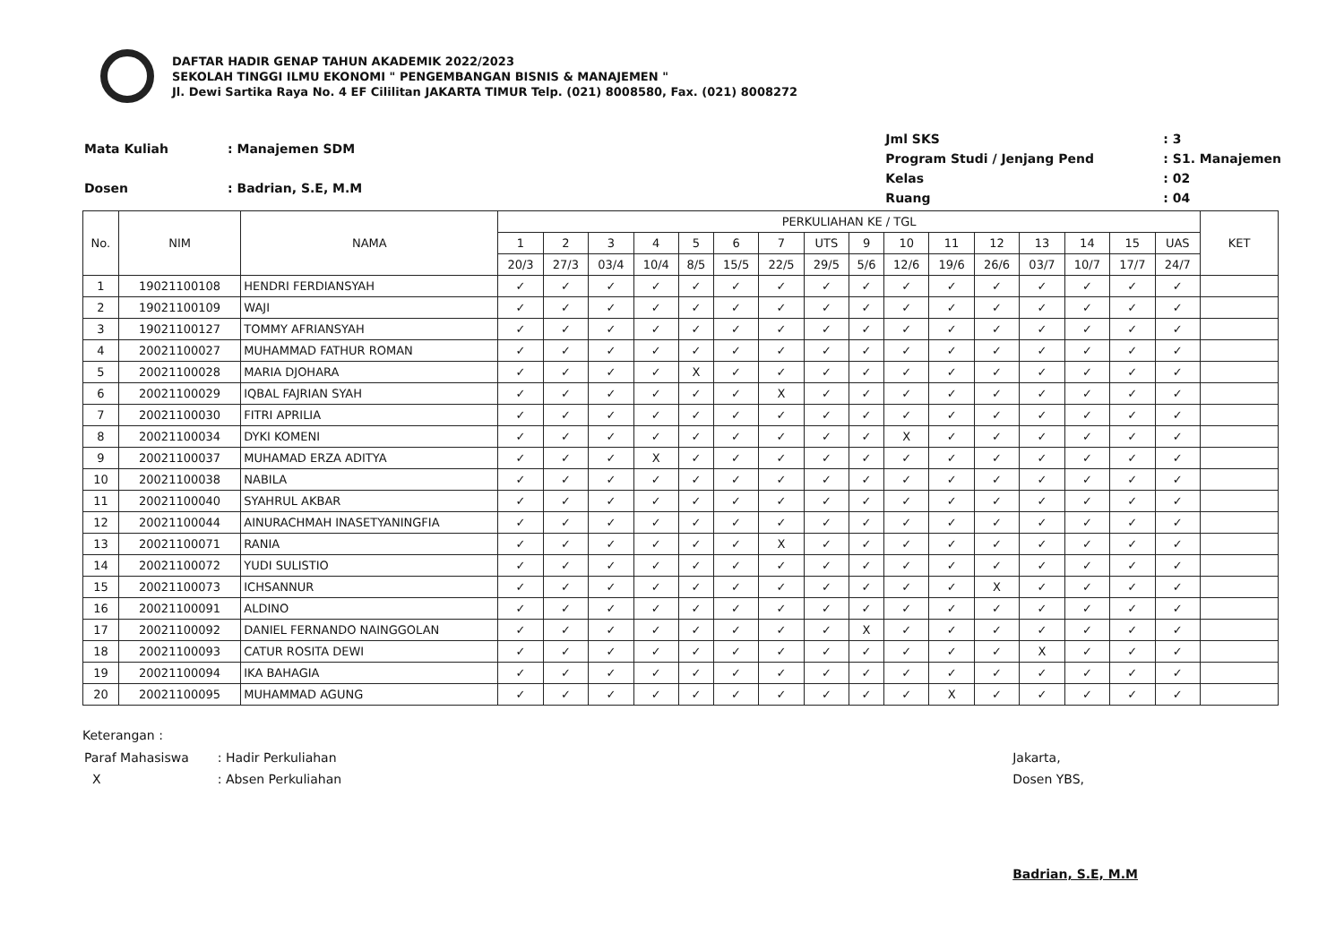DAFTAR HADIR GENAP TAHUN AKADEMIK 2022/2023
SEKOLAH TINGGI ILMU EKONOMI " PENGEMBANGAN BISNIS & MANAJEMEN "
Jl. Dewi Sartika Raya No. 4 EF Cililitan JAKARTA TIMUR Telp. (021) 8008580, Fax. (021) 8008272
| Mata Kuliah | : Manajemen SDM |
| Dosen | : Badrian, S.E, M.M |
| Jml SKS | : 3 |
| Program Studi / Jenjang Pend | : S1. Manajemen |
| Kelas | : 02 |
| Ruang | : 04 |
| No. | NIM | NAMA | PERKULIAHAN KE / TGL | | | | | | | | | | | | | | | | KET |
| --- | --- | --- | --- | --- | --- | --- | --- | --- | --- | --- | --- | --- | --- | --- | --- | --- | --- | --- | --- |
| | | | 1 | 2 | 3 | 4 | 5 | 6 | 7 | UTS | 9 | 10 | 11 | 12 | 13 | 14 | 15 | UAS | |
| | | | 20/3 | 27/3 | 03/4 | 10/4 | 8/5 | 15/5 | 22/5 | 29/5 | 5/6 | 12/6 | 19/6 | 26/6 | 03/7 | 10/7 | 17/7 | 24/7 | |
| 1 | 19021100108 | HENDRI FERDIANSYAH | ✓ | ✓ | ✓ | ✓ | ✓ | ✓ | ✓ | ✓ | ✓ | ✓ | ✓ | ✓ | ✓ | ✓ | ✓ | ✓ | |
| 2 | 19021100109 | WAJI | ✓ | ✓ | ✓ | ✓ | ✓ | ✓ | ✓ | ✓ | ✓ | ✓ | ✓ | ✓ | ✓ | ✓ | ✓ | ✓ | |
| 3 | 19021100127 | TOMMY AFRIANSYAH | ✓ | ✓ | ✓ | ✓ | ✓ | ✓ | ✓ | ✓ | ✓ | ✓ | ✓ | ✓ | ✓ | ✓ | ✓ | ✓ | |
| 4 | 20021100027 | MUHAMMAD FATHUR ROMAN | ✓ | ✓ | ✓ | ✓ | ✓ | ✓ | ✓ | ✓ | ✓ | ✓ | ✓ | ✓ | ✓ | ✓ | ✓ | ✓ | |
| 5 | 20021100028 | MARIA DJOHARA | ✓ | ✓ | ✓ | ✓ | X | ✓ | ✓ | ✓ | ✓ | ✓ | ✓ | ✓ | ✓ | ✓ | ✓ | ✓ | |
| 6 | 20021100029 | IQBAL FAJRIAN SYAH | ✓ | ✓ | ✓ | ✓ | ✓ | ✓ | X | ✓ | ✓ | ✓ | ✓ | ✓ | ✓ | ✓ | ✓ | ✓ | |
| 7 | 20021100030 | FITRI APRILIA | ✓ | ✓ | ✓ | ✓ | ✓ | ✓ | ✓ | ✓ | ✓ | ✓ | ✓ | ✓ | ✓ | ✓ | ✓ | ✓ | |
| 8 | 20021100034 | DYKI KOMENI | ✓ | ✓ | ✓ | ✓ | ✓ | ✓ | ✓ | ✓ | ✓ | X | ✓ | ✓ | ✓ | ✓ | ✓ | ✓ | |
| 9 | 20021100037 | MUHAMAD ERZA ADITYA | ✓ | ✓ | ✓ | X | ✓ | ✓ | ✓ | ✓ | ✓ | ✓ | ✓ | ✓ | ✓ | ✓ | ✓ | ✓ | |
| 10 | 20021100038 | NABILA | ✓ | ✓ | ✓ | ✓ | ✓ | ✓ | ✓ | ✓ | ✓ | ✓ | ✓ | ✓ | ✓ | ✓ | ✓ | ✓ | |
| 11 | 20021100040 | SYAHRUL AKBAR | ✓ | ✓ | ✓ | ✓ | ✓ | ✓ | ✓ | ✓ | ✓ | ✓ | ✓ | ✓ | ✓ | ✓ | ✓ | ✓ | |
| 12 | 20021100044 | AINURACHMAH INASETYANINGFIA | ✓ | ✓ | ✓ | ✓ | ✓ | ✓ | ✓ | ✓ | ✓ | ✓ | ✓ | ✓ | ✓ | ✓ | ✓ | ✓ | |
| 13 | 20021100071 | RANIA | ✓ | ✓ | ✓ | ✓ | ✓ | ✓ | X | ✓ | ✓ | ✓ | ✓ | ✓ | ✓ | ✓ | ✓ | ✓ | |
| 14 | 20021100072 | YUDI SULISTIO | ✓ | ✓ | ✓ | ✓ | ✓ | ✓ | ✓ | ✓ | ✓ | ✓ | ✓ | ✓ | ✓ | ✓ | ✓ | ✓ | |
| 15 | 20021100073 | ICHSANNUR | ✓ | ✓ | ✓ | ✓ | ✓ | ✓ | ✓ | ✓ | ✓ | ✓ | ✓ | X | ✓ | ✓ | ✓ | ✓ | |
| 16 | 20021100091 | ALDINO | ✓ | ✓ | ✓ | ✓ | ✓ | ✓ | ✓ | ✓ | ✓ | ✓ | ✓ | ✓ | ✓ | ✓ | ✓ | ✓ | |
| 17 | 20021100092 | DANIEL FERNANDO NAINGGOLAN | ✓ | ✓ | ✓ | ✓ | ✓ | ✓ | ✓ | ✓ | X | ✓ | ✓ | ✓ | ✓ | ✓ | ✓ | ✓ | |
| 18 | 20021100093 | CATUR ROSITA DEWI | ✓ | ✓ | ✓ | ✓ | ✓ | ✓ | ✓ | ✓ | ✓ | ✓ | ✓ | ✓ | X | ✓ | ✓ | ✓ | |
| 19 | 20021100094 | IKA BAHAGIA | ✓ | ✓ | ✓ | ✓ | ✓ | ✓ | ✓ | ✓ | ✓ | ✓ | ✓ | ✓ | ✓ | ✓ | ✓ | ✓ | |
| 20 | 20021100095 | MUHAMMAD AGUNG | ✓ | ✓ | ✓ | ✓ | ✓ | ✓ | ✓ | ✓ | ✓ | ✓ | X | ✓ | ✓ | ✓ | ✓ | ✓ | |
Keterangan :
| Paraf Mahasiswa | : Hadir Perkuliahan |
| X | : Absen Perkuliahan |
Jakarta,
Dosen YBS,
Badrian, S.E, M.M